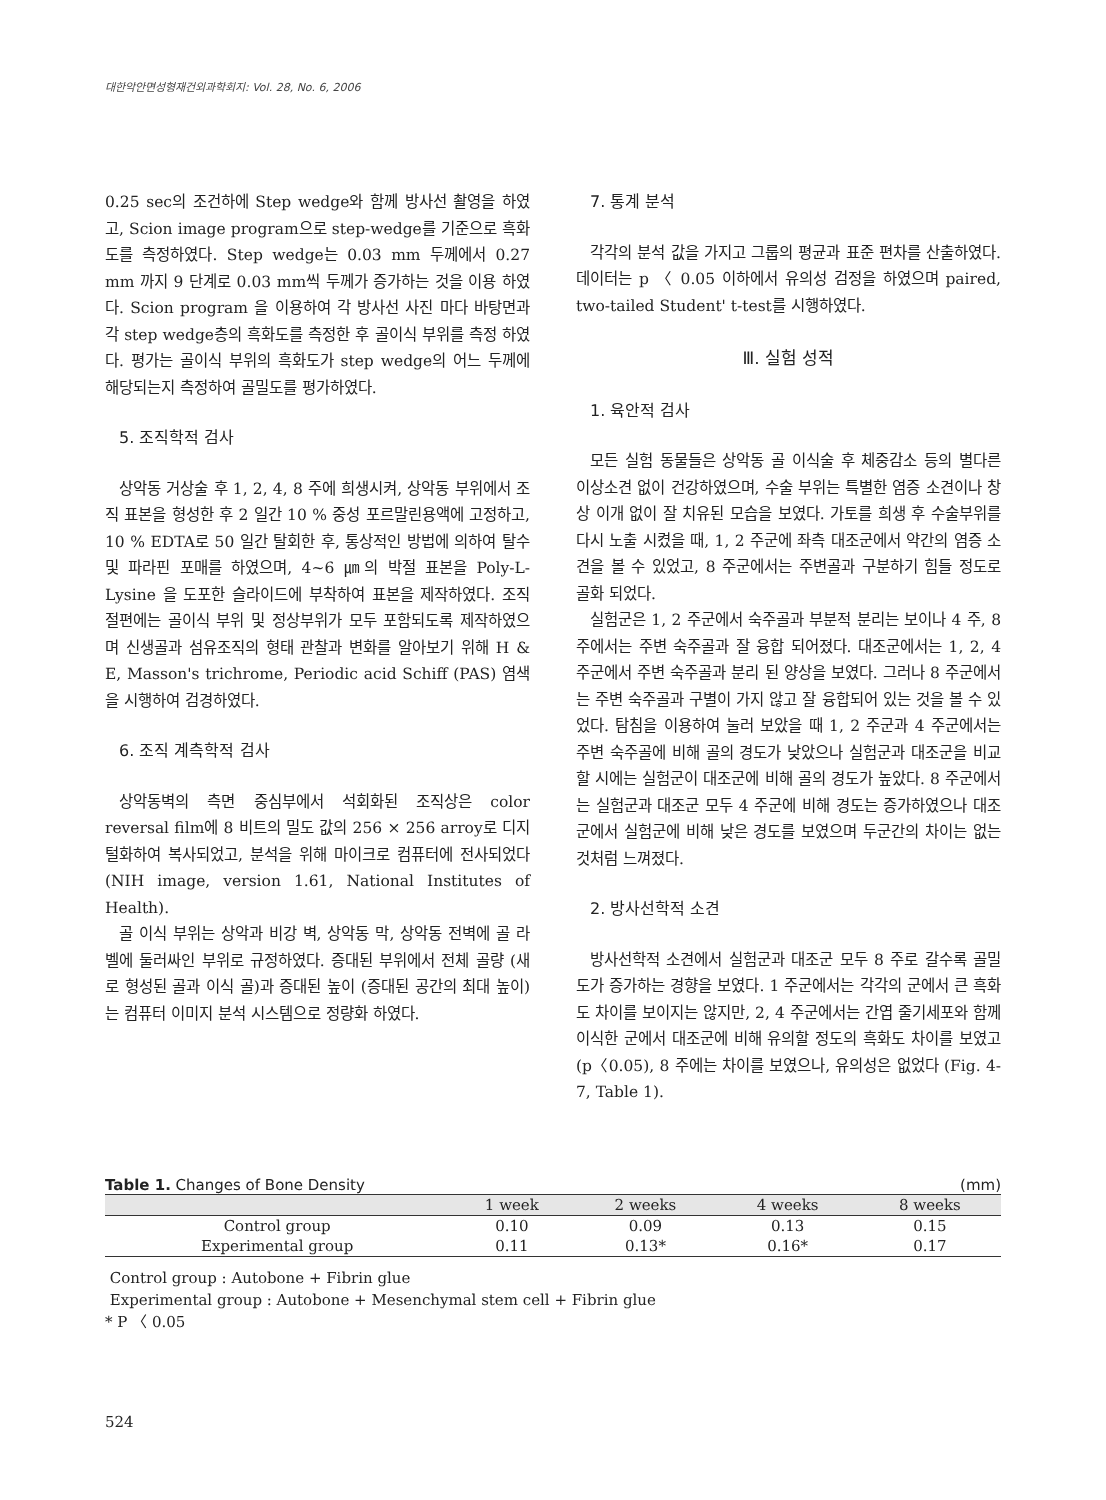대한악안면성형재건외과학회지: Vol. 28, No. 6, 2006
0.25 sec의 조건하에 Step wedge와 함께 방사선 촬영을 하였고, Scion image program으로 step-wedge를 기준으로 흑화도를 측정하였다. Step wedge는 0.03 mm 두께에서 0.27 mm 까지 9 단계로 0.03 mm씩 두께가 증가하는 것을 이용 하였다. Scion program 을 이용하여 각 방사선 사진 마다 바탕면과 각 step wedge층의 흑화도를 측정한 후 골이식 부위를 측정 하였다. 평가는 골이식 부위의 흑화도가 step wedge의 어느 두께에 해당되는지 측정하여 골밀도를 평가하였다.
5. 조직학적 검사
상악동 거상술 후 1, 2, 4, 8 주에 희생시켜, 상악동 부위에서 조직 표본을 형성한 후 2 일간 10 % 중성 포르말린용액에 고정하고, 10 % EDTA로 50 일간 탈회한 후, 통상적인 방법에 의하여 탈수 및 파라핀 포매를 하였으며, 4~6 ㎛의 박절 표본을 Poly-L-Lysine 을 도포한 슬라이드에 부착하여 표본을 제작하였다. 조직 절편에는 골이식 부위 및 정상부위가 모두 포함되도록 제작하였으며 신생골과 섬유조직의 형태 관찰과 변화를 알아보기 위해 H & E, Masson's trichrome, Periodic acid Schiff (PAS) 염색을 시행하여 검경하였다.
6. 조직 계측학적 검사
상악동벽의 측면 중심부에서 석회화된 조직상은 color reversal film에 8 비트의 밀도 값의 256 × 256 arroy로 디지털화하여 복사되었고, 분석을 위해 마이크로 컴퓨터에 전사되었다 (NIH image, version 1.61, National Institutes of Health).
골 이식 부위는 상악과 비강 벽, 상악동 막, 상악동 전벽에 골 라벨에 둘러싸인 부위로 규정하였다. 증대된 부위에서 전체 골량 (새로 형성된 골과 이식 골)과 증대된 높이 (증대된 공간의 최대 높이)는 컴퓨터 이미지 분석 시스템으로 정량화 하였다.
7. 통계 분석
각각의 분석 값을 가지고 그룹의 평균과 표준 편차를 산출하였다. 데이터는 p 〈 0.05 이하에서 유의성 검정을 하였으며 paired, two-tailed Student' t-test를 시행하였다.
Ⅲ. 실험 성적
1. 육안적 검사
모든 실험 동물들은 상악동 골 이식술 후 체중감소 등의 별다른 이상소견 없이 건강하였으며, 수술 부위는 특별한 염증 소견이나 창상 이개 없이 잘 치유된 모습을 보였다. 가토를 희생 후 수술부위를 다시 노출 시켰을 때, 1, 2 주군에 좌측 대조군에서 약간의 염증 소견을 볼 수 있었고, 8 주군에서는 주변골과 구분하기 힘들 정도로 골화 되었다.
실험군은 1, 2 주군에서 숙주골과 부분적 분리는 보이나 4 주, 8 주에서는 주변 숙주골과 잘 융합 되어졌다. 대조군에서는 1, 2, 4 주군에서 주변 숙주골과 분리 된 양상을 보였다. 그러나 8 주군에서는 주변 숙주골과 구별이 가지 않고 잘 융합되어 있는 것을 볼 수 있었다. 탐침을 이용하여 눌러 보았을 때 1, 2 주군과 4 주군에서는 주변 숙주골에 비해 골의 경도가 낮았으나 실험군과 대조군을 비교할 시에는 실험군이 대조군에 비해 골의 경도가 높았다. 8 주군에서는 실험군과 대조군 모두 4 주군에 비해 경도는 증가하였으나 대조군에서 실험군에 비해 낮은 경도를 보였으며 두군간의 차이는 없는 것처럼 느껴졌다.
2. 방사선학적 소견
방사선학적 소견에서 실험군과 대조군 모두 8 주로 갈수록 골밀도가 증가하는 경향을 보였다. 1 주군에서는 각각의 군에서 큰 흑화도 차이를 보이지는 않지만, 2, 4 주군에서는 간엽 줄기세포와 함께 이식한 군에서 대조군에 비해 유의할 정도의 흑화도 차이를 보였고 (p〈0.05), 8 주에는 차이를 보였으나, 유의성은 없었다 (Fig. 4-7, Table 1).
Table 1. Changes of Bone Density (mm)
| | 1 week | 2 weeks | 4 weeks | 8 weeks |
| --- | --- | --- | --- | --- |
| Control group | 0.10 | 0.09 | 0.13 | 0.15 |
| Experimental group | 0.11 | 0.13* | 0.16* | 0.17 |
Control group : Autobone + Fibrin glue
Experimental group : Autobone + Mesenchymal stem cell + Fibrin glue
* P 〈 0.05
524